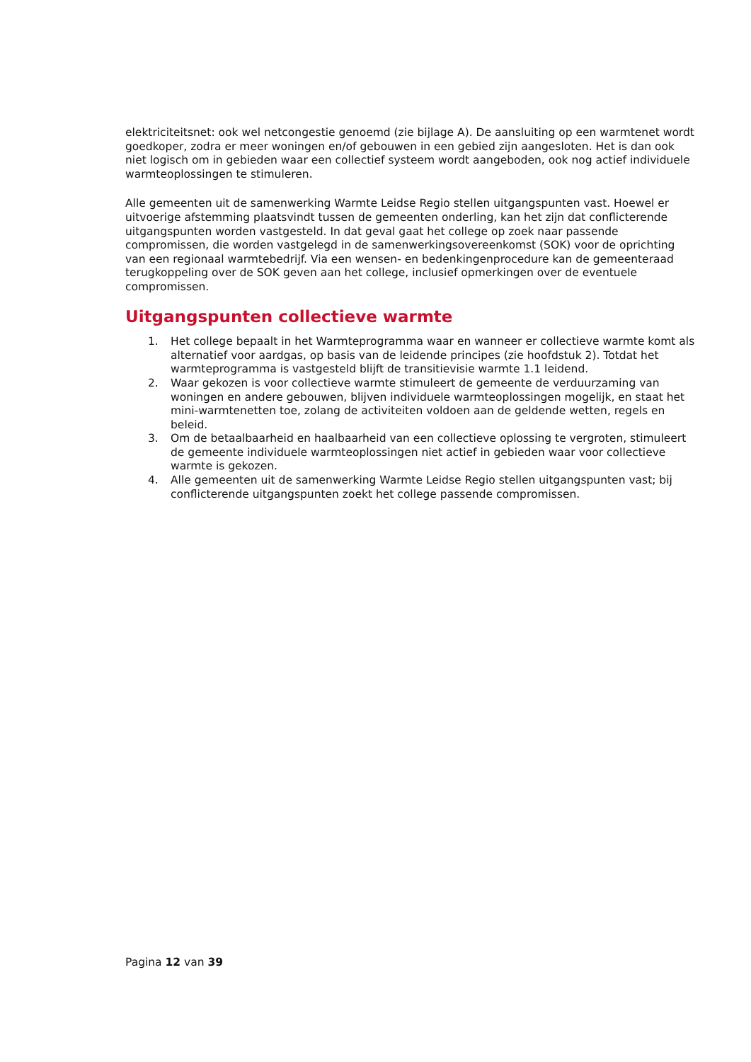elektriciteitsnet: ook wel netcongestie genoemd (zie bijlage A). De aansluiting op een warmtenet wordt goedkoper, zodra er meer woningen en/of gebouwen in een gebied zijn aangesloten. Het is dan ook niet logisch om in gebieden waar een collectief systeem wordt aangeboden, ook nog actief individuele warmteoplossingen te stimuleren.
Alle gemeenten uit de samenwerking Warmte Leidse Regio stellen uitgangspunten vast. Hoewel er uitvoerige afstemming plaatsvindt tussen de gemeenten onderling, kan het zijn dat conflicterende uitgangspunten worden vastgesteld. In dat geval gaat het college op zoek naar passende compromissen, die worden vastgelegd in de samenwerkingsovereenkomst (SOK) voor de oprichting van een regionaal warmtebedrijf. Via een wensen- en bedenkingenprocedure kan de gemeenteraad terugkoppeling over de SOK geven aan het college, inclusief opmerkingen over de eventuele compromissen.
Uitgangspunten collectieve warmte
1. Het college bepaalt in het Warmteprogramma waar en wanneer er collectieve warmte komt als alternatief voor aardgas, op basis van de leidende principes (zie hoofdstuk 2). Totdat het warmteprogramma is vastgesteld blijft de transitievisie warmte 1.1 leidend.
2. Waar gekozen is voor collectieve warmte stimuleert de gemeente de verduurzaming van woningen en andere gebouwen, blijven individuele warmteoplossingen mogelijk, en staat het mini-warmtenetten toe, zolang de activiteiten voldoen aan de geldende wetten, regels en beleid.
3. Om de betaalbaarheid en haalbaarheid van een collectieve oplossing te vergroten, stimuleert de gemeente individuele warmteoplossingen niet actief in gebieden waar voor collectieve warmte is gekozen.
4. Alle gemeenten uit de samenwerking Warmte Leidse Regio stellen uitgangspunten vast; bij conflicterende uitgangspunten zoekt het college passende compromissen.
Pagina 12 van 39